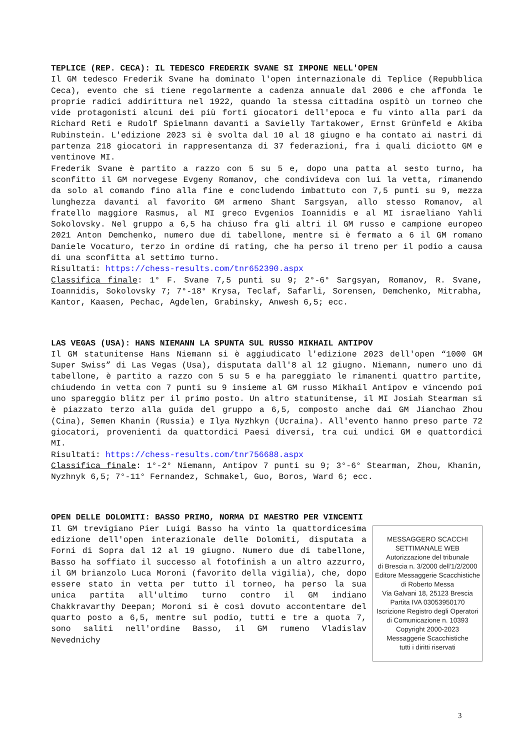TEPLICE (REP. CECA): IL TEDESCO FREDERIK SVANE SI IMPONE NELL'OPEN
Il GM tedesco Frederik Svane ha dominato l'open internazionale di Teplice (Repubblica Ceca), evento che si tiene regolarmente a cadenza annuale dal 2006 e che affonda le proprie radici addirittura nel 1922, quando la stessa cittadina ospitò un torneo che vide protagonisti alcuni dei più forti giocatori dell'epoca e fu vinto alla pari da Richard Reti e Rudolf Spielmann davanti a Savielly Tartakower, Ernst Grünfeld e Akiba Rubinstein. L'edizione 2023 si è svolta dal 10 al 18 giugno e ha contato ai nastri di partenza 218 giocatori in rappresentanza di 37 federazioni, fra i quali diciotto GM e ventinove MI.
Frederik Svane è partito a razzo con 5 su 5 e, dopo una patta al sesto turno, ha sconfitto il GM norvegese Evgeny Romanov, che condivideva con lui la vetta, rimanendo da solo al comando fino alla fine e concludendo imbattuto con 7,5 punti su 9, mezza lunghezza davanti al favorito GM armeno Shant Sargsyan, allo stesso Romanov, al fratello maggiore Rasmus, al MI greco Evgenios Ioannidis e al MI israeliano Yahli Sokolovsky. Nel gruppo a 6,5 ha chiuso fra gli altri il GM russo e campione europeo 2021 Anton Demchenko, numero due di tabellone, mentre si è fermato a 6 il GM romano Daniele Vocaturo, terzo in ordine di rating, che ha perso il treno per il podio a causa di una sconfitta al settimo turno.
Risultati: https://chess-results.com/tnr652390.aspx
Classifica finale: 1° F. Svane 7,5 punti su 9; 2°-6° Sargsyan, Romanov, R. Svane, Ioannidis, Sokolovsky 7; 7°-18° Krysa, Teclaf, Safarli, Sorensen, Demchenko, Mitrabha, Kantor, Kaasen, Pechac, Agdelen, Grabinsky, Anwesh 6,5; ecc.
LAS VEGAS (USA): HANS NIEMANN LA SPUNTA SUL RUSSO MIKHAIL ANTIPOV
Il GM statunitense Hans Niemann si è aggiudicato l'edizione 2023 dell'open “1000 GM Super Swiss” di Las Vegas (Usa), disputata dall'8 al 12 giugno. Niemann, numero uno di tabellone, è partito a razzo con 5 su 5 e ha pareggiato le rimanenti quattro partite, chiudendo in vetta con 7 punti su 9 insieme al GM russo Mikhail Antipov e vincendo poi uno spareggio blitz per il primo posto. Un altro statunitense, il MI Josiah Stearman si è piazzato terzo alla guida del gruppo a 6,5, composto anche dai GM Jianchao Zhou (Cina), Semen Khanin (Russia) e Ilya Nyzhkyn (Ucraina). All'evento hanno preso parte 72 giocatori, provenienti da quattordici Paesi diversi, tra cui undici GM e quattordici MI.
Risultati: https://chess-results.com/tnr756688.aspx
Classifica finale: 1°-2° Niemann, Antipov 7 punti su 9; 3°-6° Stearman, Zhou, Khanin, Nyzhnyk 6,5; 7°-11° Fernandez, Schmakel, Guo, Boros, Ward 6; ecc.
OPEN DELLE DOLOMITI: BASSO PRIMO, NORMA DI MAESTRO PER VINCENTI
MESSAGGERO SCACCHI
SETTIMANALE WEB
Autorizzazione del tribunale
di Brescia n. 3/2000 dell'1/2/2000
Editore Messaggerie Scacchistiche
di Roberto Messa
Via Galvani 18, 25123 Brescia
Partita IVA 03053950170
Iscrizione Registro degli Operatori
di Comunicazione n. 10393
Copyright 2000-2023
Messaggerie Scacchistiche
tutti i diritti riservati
Il GM trevigiano Pier Luigi Basso ha vinto la quattordicesima edizione dell'open interazionale delle Dolomiti, disputata a Forni di Sopra dal 12 al 19 giugno. Numero due di tabellone, Basso ha soffiato il successo al fotofinish a un altro azzurro, il GM brianzolo Luca Moroni (favorito della vigilia), che, dopo essere stato in vetta per tutto il torneo, ha perso la sua unica partita all'ultimo turno contro il GM indiano Chakkravarthy Deepan; Moroni si è così dovuto accontentare del quarto posto a 6,5, mentre sul podio, tutti e tre a quota 7, sono saliti nell'ordine Basso, il GM rumeno Vladislav Nevednichy
3